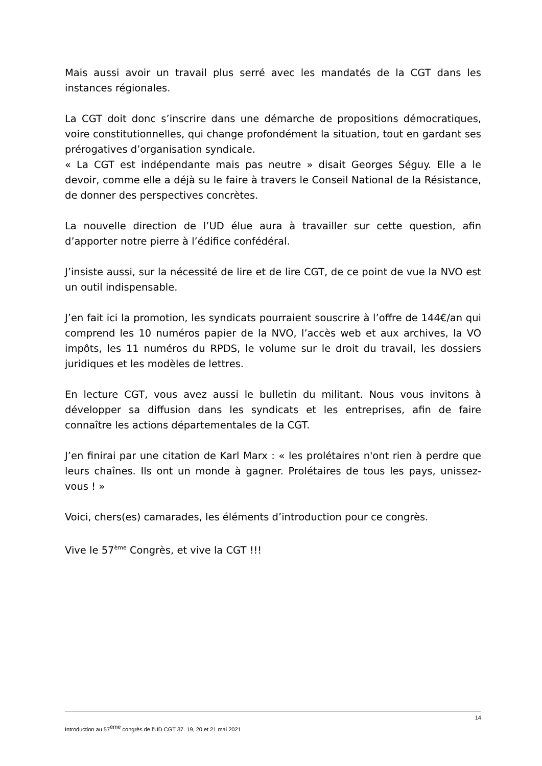Mais aussi avoir un travail plus serré avec les mandatés de la CGT dans les instances régionales.
La CGT doit donc s’inscrire dans une démarche de propositions démocratiques, voire constitutionnelles, qui change profondément la situation, tout en gardant ses prérogatives d’organisation syndicale.
« La CGT est indépendante mais pas neutre » disait Georges Séguy. Elle a le devoir, comme elle a déjà su le faire à travers le Conseil National de la Résistance, de donner des perspectives concrètes.
La nouvelle direction de l’UD élue aura à travailler sur cette question, afin d’apporter notre pierre à l’édifice confédéral.
J’insiste aussi, sur la nécessité de lire et de lire CGT, de ce point de vue la NVO est un outil indispensable.
J’en fait ici la promotion, les syndicats pourraient souscrire à l’offre de 144€/an qui comprend les 10 numéros papier de la NVO, l’accès web et aux archives, la VO impôts, les 11 numéros du RPDS, le volume sur le droit du travail, les dossiers juridiques et les modèles de lettres.
En lecture CGT, vous avez aussi le bulletin du militant. Nous vous invitons à développer sa diffusion dans les syndicats et les entreprises, afin de faire connaître les actions départementales de la CGT.
J’en finirai par une citation de Karl Marx : « les prolétaires n'ont rien à perdre que leurs chaînes. Ils ont un monde à gagner. Prolétaires de tous les pays, unissez-vous ! »
Voici, chers(es) camarades, les éléments d’introduction pour ce congrès.
Vive le 57<sup>ème</sup> Congrès, et vive la CGT !!!
14
Introduction au 57<sup>ème</sup> congrès de l’UD CGT 37. 19, 20 et 21 mai 2021